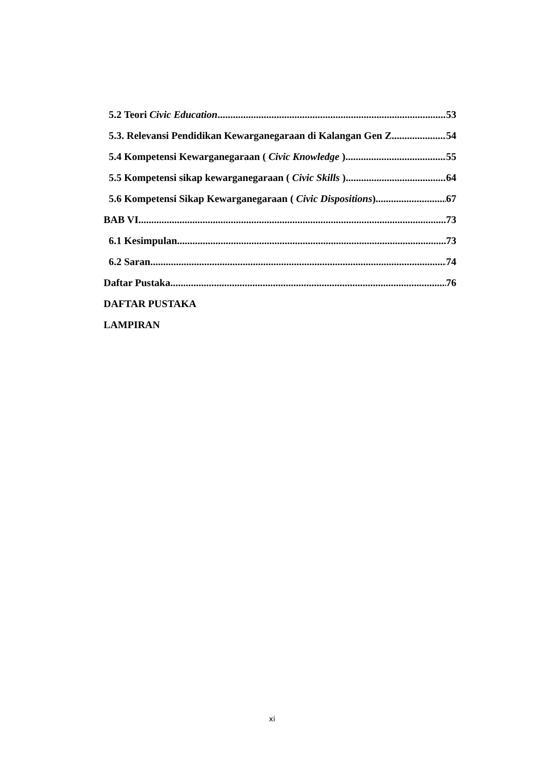5.2 Teori Civic Education 53
5.3. Relevansi Pendidikan Kewarganegaraan di Kalangan Gen Z 54
5.4 Kompetensi Kewarganegaraan ( Civic Knowledge ) 55
5.5 Kompetensi sikap kewarganegaraan ( Civic Skills ) 64
5.6 Kompetensi Sikap Kewarganegaraan ( Civic Dispositions) 67
BAB VI 73
6.1 Kesimpulan 73
6.2 Saran 74
Daftar Pustaka 76
DAFTAR PUSTAKA
LAMPIRAN
xi